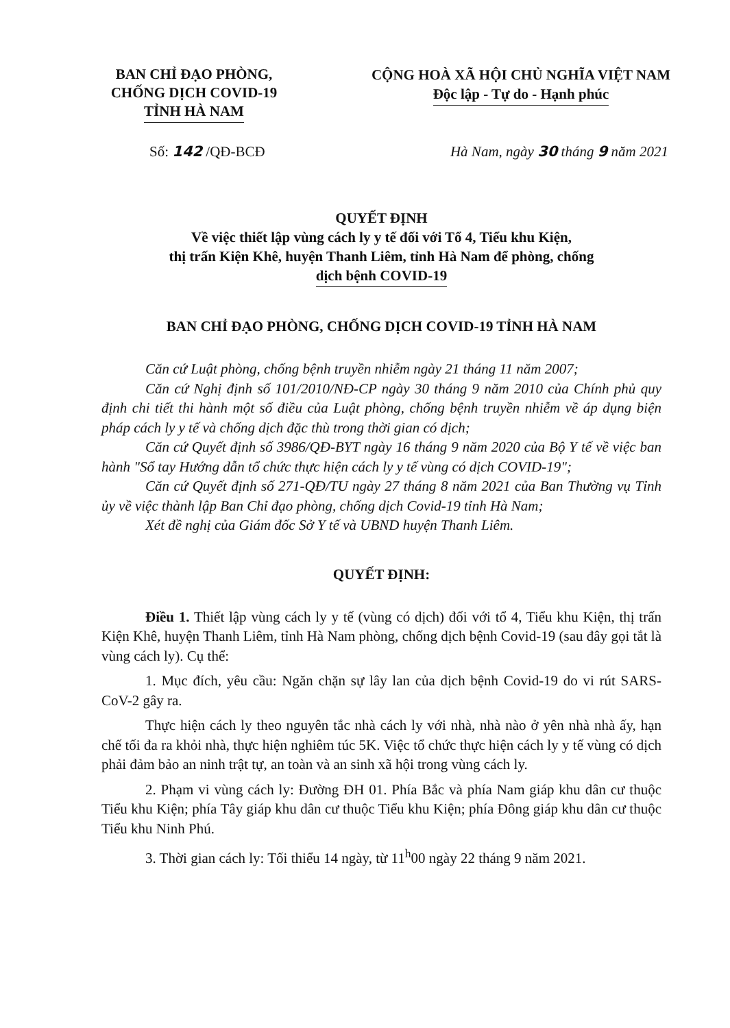BAN CHỈ ĐẠO PHÒNG,
CHỐNG DỊCH COVID-19
TỈNH HÀ NAM
CỘNG HOÀ XÃ HỘI CHỦ NGHĨA VIỆT NAM
Độc lập - Tự do - Hạnh phúc
Số: 142 /QĐ-BCĐ Hà Nam, ngày 30 tháng 9 năm 2021
QUYẾT ĐỊNH
Về việc thiết lập vùng cách ly y tế đối với Tổ 4, Tiểu khu Kiện,
thị trấn Kiện Khê, huyện Thanh Liêm, tỉnh Hà Nam để phòng, chống
dịch bệnh COVID-19
BAN CHỈ ĐẠO PHÒNG, CHỐNG DỊCH COVID-19 TỈNH HÀ NAM
Căn cứ Luật phòng, chống bệnh truyền nhiễm ngày 21 tháng 11 năm 2007;
Căn cứ Nghị định số 101/2010/NĐ-CP ngày 30 tháng 9 năm 2010 của Chính phủ quy định chi tiết thi hành một số điều của Luật phòng, chống bệnh truyền nhiễm về áp dụng biện pháp cách ly y tế và chống dịch đặc thù trong thời gian có dịch;
Căn cứ Quyết định số 3986/QĐ-BYT ngày 16 tháng 9 năm 2020 của Bộ Y tế về việc ban hành "Sổ tay Hướng dẫn tổ chức thực hiện cách ly y tế vùng có dịch COVID-19";
Căn cứ Quyết định số 271-QĐ/TU ngày 27 tháng 8 năm 2021 của Ban Thường vụ Tỉnh ủy về việc thành lập Ban Chỉ đạo phòng, chống dịch Covid-19 tỉnh Hà Nam;
Xét đề nghị của Giám đốc Sở Y tế và UBND huyện Thanh Liêm.
QUYẾT ĐỊNH:
Điều 1. Thiết lập vùng cách ly y tế (vùng có dịch) đối với tổ 4, Tiểu khu Kiện, thị trấn Kiện Khê, huyện Thanh Liêm, tỉnh Hà Nam phòng, chống dịch bệnh Covid-19 (sau đây gọi tắt là vùng cách ly). Cụ thể:
1. Mục đích, yêu cầu: Ngăn chặn sự lây lan của dịch bệnh Covid-19 do vi rút SARS-CoV-2 gây ra.
Thực hiện cách ly theo nguyên tắc nhà cách ly với nhà, nhà nào ở yên nhà nhà ấy, hạn chế tối đa ra khỏi nhà, thực hiện nghiêm túc 5K. Việc tổ chức thực hiện cách ly y tế vùng có dịch phải đảm bảo an ninh trật tự, an toàn và an sinh xã hội trong vùng cách ly.
2. Phạm vi vùng cách ly: Đường ĐH 01. Phía Bắc và phía Nam giáp khu dân cư thuộc Tiểu khu Kiện; phía Tây giáp khu dân cư thuộc Tiểu khu Kiện; phía Đông giáp khu dân cư thuộc Tiểu khu Ninh Phú.
3. Thời gian cách ly: Tối thiểu 14 ngày, từ 11<sup>h</sup>00 ngày 22 tháng 9 năm 2021.